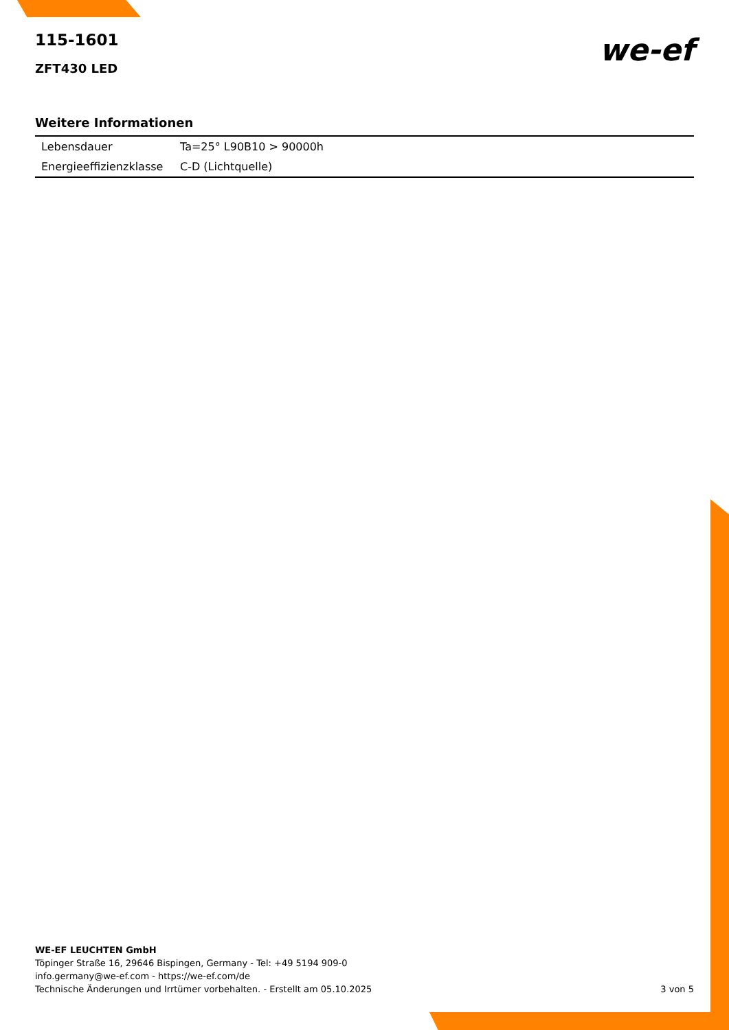115-1601
ZFT430 LED
we-ef
Weitere Informationen
| Lebensdauer | Ta=25° L90B10 > 90000h |
| Energieeffizienzklasse | C-D (Lichtquelle) |
WE-EF LEUCHTEN GmbH
Töpinger Straße 16, 29646 Bispingen, Germany - Tel: +49 5194 909-0
info.germany@we-ef.com - https://we-ef.com/de
Technische Änderungen und Irrtümer vorbehalten. - Erstellt am 05.10.2025
3 von 5